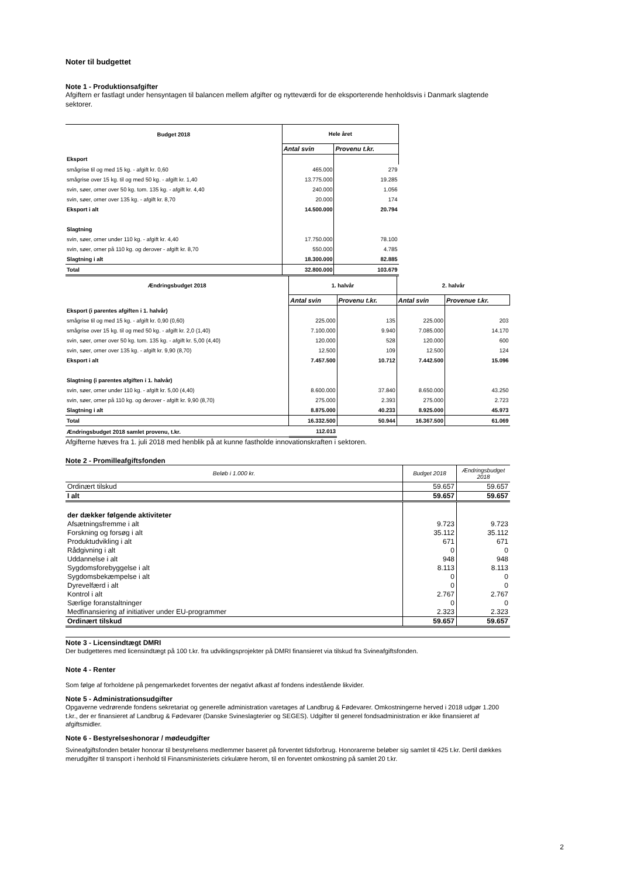Noter til budgettet
Note 1 - Produktionsafgifter
Afgiftern er fastlagt under hensyntagen til balancen mellem afgifter og nytteværdi for de eksporterende henholdsvis i Danmark slagtende sektorer.
| Budget 2018 | Hele året | |
| --- | --- | --- |
| | Antal svin | Provenu t.kr. |
| Eksport | | |
| smågrise til og med 15 kg. - afgift kr. 0,60 | 465.000 | 279 |
| smågrise over 15 kg. til og med 50 kg. - afgift kr. 1,40 | 13.775.000 | 19.285 |
| svin, søer, orner over 50 kg. tom. 135 kg. - afgift kr. 4,40 | 240.000 | 1.056 |
| svin, søer, orner over 135 kg. - afgift kr. 8,70 | 20.000 | 174 |
| Eksport i alt | 14.500.000 | 20.794 |
| Slagtning | | |
| svin, søer, orner under 110 kg. - afgift kr. 4,40 | 17.750.000 | 78.100 |
| svin, søer, orner på 110 kg. og derover - afgift kr. 8,70 | 550.000 | 4.785 |
| Slagtning i alt | 18.300.000 | 82.885 |
| Total | 32.800.000 | 103.679 |
| Ændringsbudget 2018 | 1. halvår | | 2. halvår | |
| --- | --- | --- | --- | --- |
| | Antal svin | Provenu t.kr. | Antal svin | Provenue t.kr. |
| Eksport (i parentes afgiften i 1. halvår) | | | | |
| smågrise til og med 15 kg. - afgift kr. 0,90 (0,60) | 225.000 | 135 | 225.000 | 203 |
| smågrise over 15 kg. til og med 50 kg. - afgift kr. 2,0 (1,40) | 7.100.000 | 9.940 | 7.085.000 | 14.170 |
| svin, søer, orner over 50 kg. tom. 135 kg. - afgift kr. 5,00 (4,40) | 120.000 | 528 | 120.000 | 600 |
| svin, søer, orner over 135 kg. - afgift kr. 9,90 (8,70) | 12.500 | 109 | 12.500 | 124 |
| Eksport i alt | 7.457.500 | 10.712 | 7.442.500 | 15.096 |
| Slagtning (i parentes afgiften i 1. halvår) | | | | |
| svin, søer, orner under 110 kg. - afgift kr. 5,00 (4,40) | 8.600.000 | 37.840 | 8.650.000 | 43.250 |
| svin, søer, orner på 110 kg. og derover - afgift kr. 9,90 (8,70) | 275.000 | 2.393 | 275.000 | 2.723 |
| Slagtning i alt | 8.875.000 | 40.233 | 8.925.000 | 45.973 |
| Total | 16.332.500 | 50.944 | 16.367.500 | 61.069 |
| Ændringsbudget 2018 samlet provenu, t.kr. | 112.013 | | | |
Afgifterne hæves fra 1. juli 2018 med henblik på at kunne fastholde innovationskraften i sektoren.
Note 2 - Promilleafgiftsfonden
| Beløb i 1.000 kr. | Budget 2018 | Ændringsbudget 2018 |
| Ordinært tilskud | 59.657 | 59.657 |
| I alt | 59.657 | 59.657 |
| der dækker følgende aktiviteter | | |
| Afsætningsfremme i alt | 9.723 | 9.723 |
| Forskning og forsøg i alt | 35.112 | 35.112 |
| Produktudvikling i alt | 671 | 671 |
| Rådgivning i alt | 0 | 0 |
| Uddannelse i alt | 948 | 948 |
| Sygdomsforebyggelse i alt | 8.113 | 8.113 |
| Sygdomsbekæmpelse i alt | 0 | 0 |
| Dyrevelfærd i alt | 0 | 0 |
| Kontrol i alt | 2.767 | 2.767 |
| Særlige foranstaltninger | 0 | 0 |
| Medfinansiering af initiativer under EU-programmer | 2.323 | 2.323 |
| Ordinært tilskud | 59.657 | 59.657 |
Note 3 - Licensindtægt DMRI
Der budgetteres med licensindtægt på 100 t.kr. fra udviklingsprojekter på DMRI finansieret via tilskud fra Svineafgiftsfonden.
Note 4 - Renter
Som følge af forholdene på pengemarkedet forventes der negativt afkast af fondens indestående likvider.
Note 5 - Administrationsudgifter
Opgaverne vedrørende fondens sekretariat og generelle administration varetages af Landbrug & Fødevarer. Omkostningerne herved i 2018 udgør 1.200 t.kr., der er finansieret af Landbrug & Fødevarer (Danske Svineslagterier og SEGES). Udgifter til generel fondsadministration er ikke finansieret af afgiftsmidler.
Note 6 - Bestyrelseshonorar / mødeudgifter
Svineafgiftsfonden betaler honorar til bestyrelsens medlemmer baseret på forventet tidsforbrug. Honorarerne beløber sig samlet til 425 t.kr. Dertil dækkes merudgifter til transport i henhold til Finansministeriets cirkulære herom, til en forventet omkostning på samlet 20 t.kr.
2